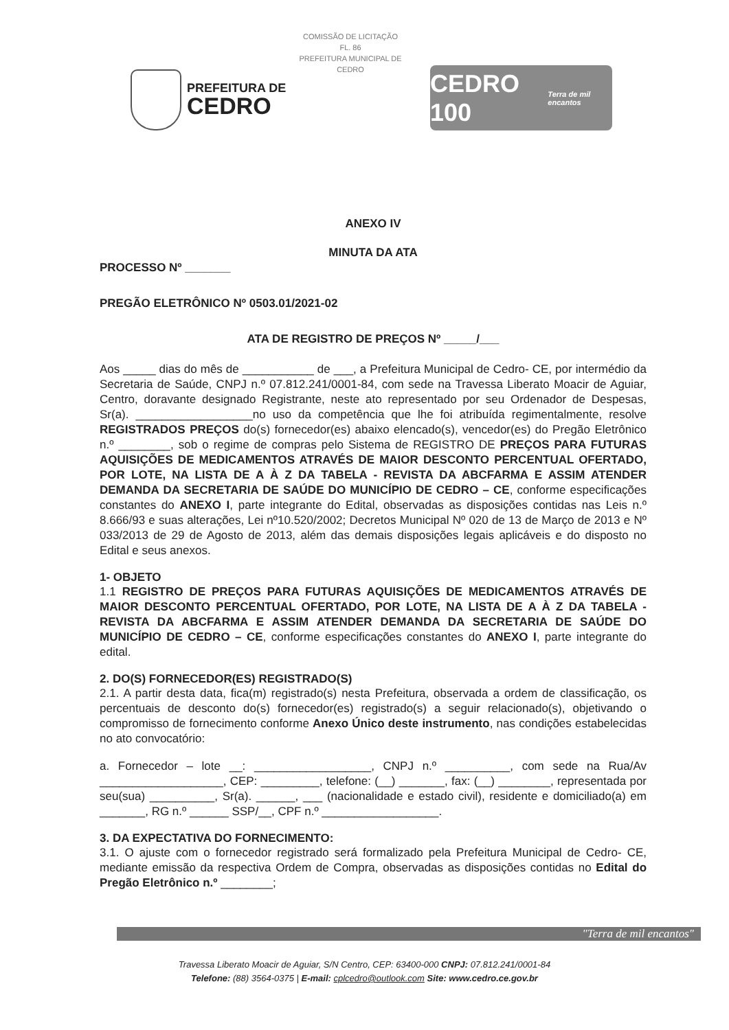COMISSÃO DE LICITAÇÃO
FL. 86
PREFEITURA MUNICIPAL DE CEDRO
PREFEITURA DE
CEDRO
CEDRO 100 Terra de mil encantos
ANEXO IV
MINUTA DA ATA
PROCESSO Nº _______
PREGÃO ELETRÔNICO Nº 0503.01/2021-02
ATA DE REGISTRO DE PREÇOS Nº _____/___
Aos _____ dias do mês de ___________ de ___, a Prefeitura Municipal de Cedro- CE, por intermédio da Secretaria de Saúde, CNPJ n.º 07.812.241/0001-84, com sede na Travessa Liberato Moacir de Aguiar, Centro, doravante designado Registrante, neste ato representado por seu Ordenador de Despesas, Sr(a). __________________no uso da competência que lhe foi atribuída regimentalmente, resolve REGISTRADOS PREÇOS do(s) fornecedor(es) abaixo elencado(s), vencedor(es) do Pregão Eletrônico n.º ________, sob o regime de compras pelo Sistema de REGISTRO DE PREÇOS PARA FUTURAS AQUISIÇÕES DE MEDICAMENTOS ATRAVÉS DE MAIOR DESCONTO PERCENTUAL OFERTADO, POR LOTE, NA LISTA DE A À Z DA TABELA - REVISTA DA ABCFARMA E ASSIM ATENDER DEMANDA DA SECRETARIA DE SAÚDE DO MUNICÍPIO DE CEDRO – CE, conforme especificações constantes do ANEXO I, parte integrante do Edital, observadas as disposições contidas nas Leis n.º 8.666/93 e suas alterações, Lei nº10.520/2002; Decretos Municipal Nº 020 de 13 de Março de 2013 e Nº 033/2013 de 29 de Agosto de 2013, além das demais disposições legais aplicáveis e do disposto no Edital e seus anexos.
1- OBJETO
1.1 REGISTRO DE PREÇOS PARA FUTURAS AQUISIÇÕES DE MEDICAMENTOS ATRAVÉS DE MAIOR DESCONTO PERCENTUAL OFERTADO, POR LOTE, NA LISTA DE A À Z DA TABELA - REVISTA DA ABCFARMA E ASSIM ATENDER DEMANDA DA SECRETARIA DE SAÚDE DO MUNICÍPIO DE CEDRO – CE, conforme especificações constantes do ANEXO I, parte integrante do edital.
2. DO(S) FORNECEDOR(ES) REGISTRADO(S)
2.1. A partir desta data, fica(m) registrado(s) nesta Prefeitura, observada a ordem de classificação, os percentuais de desconto do(s) fornecedor(es) registrado(s) a seguir relacionado(s), objetivando o compromisso de fornecimento conforme Anexo Único deste instrumento, nas condições estabelecidas no ato convocatório:
a. Fornecedor – lote __: __________________, CNPJ n.º __________, com sede na Rua/Av ___________________, CEP: _________, telefone: (__) _______, fax: (__) ________, representada por seu(sua) __________, Sr(a). ______, ___ (nacionalidade e estado civil), residente e domiciliado(a) em _______, RG n.º ______ SSP/__, CPF n.º __________________.
3. DA EXPECTATIVA DO FORNECIMENTO:
3.1. O ajuste com o fornecedor registrado será formalizado pela Prefeitura Municipal de Cedro- CE, mediante emissão da respectiva Ordem de Compra, observadas as disposições contidas no Edital do Pregão Eletrônico n.º ________;
"Terra de mil encantos"
Travessa Liberato Moacir de Aguiar, S/N Centro, CEP: 63400-000 CNPJ: 07.812.241/0001-84
Telefone: (88) 3564-0375 | E-mail: cplcedro@outlook.com Site: www.cedro.ce.gov.br